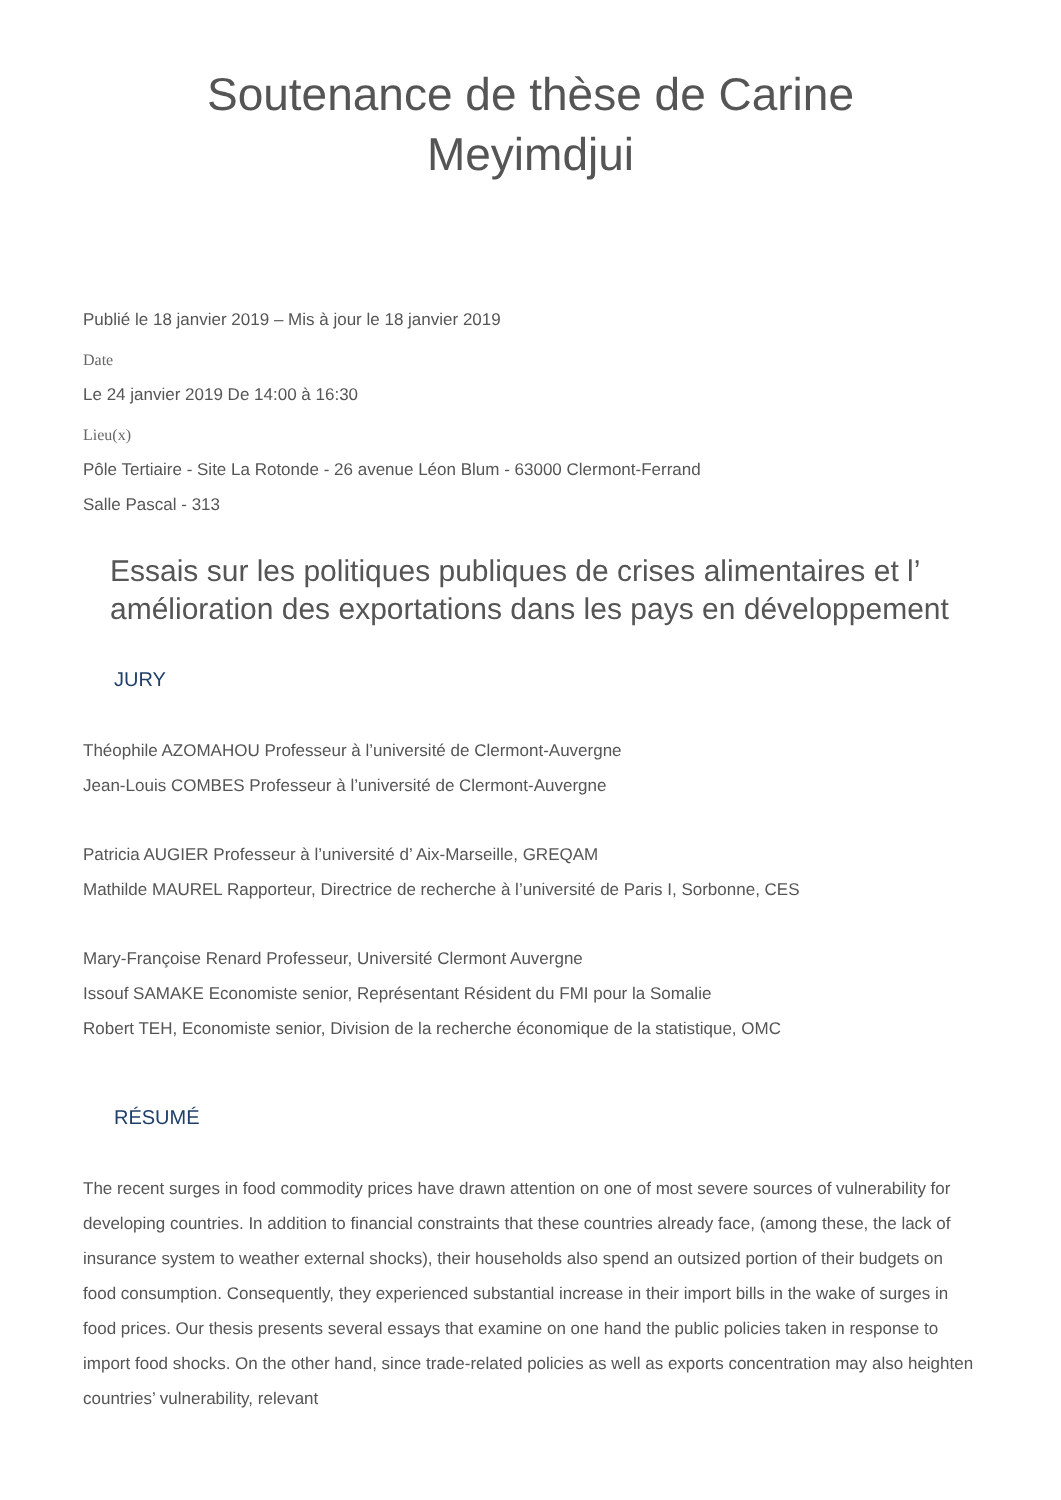Soutenance de thèse de Carine
Meyimdjui
Publié le 18 janvier 2019 – Mis à jour le 18 janvier 2019
Date
Le 24 janvier 2019 De 14:00 à 16:30
Lieu(x)
Pôle Tertiaire - Site La Rotonde - 26 avenue Léon Blum - 63000 Clermont-Ferrand
Salle Pascal - 313
Essais sur les politiques publiques de crises alimentaires et l’ amélioration des exportations dans les pays en développement
JURY
Théophile AZOMAHOU Professeur à l’université de Clermont-Auvergne
Jean-Louis COMBES Professeur à l’université de Clermont-Auvergne
Patricia AUGIER Professeur à l’université d’ Aix-Marseille, GREQAM
Mathilde MAUREL Rapporteur, Directrice de recherche à l’université de Paris I, Sorbonne, CES
Mary-Françoise Renard Professeur, Université Clermont Auvergne
Issouf SAMAKE Economiste senior, Représentant Résident du FMI pour la Somalie
Robert TEH, Economiste senior, Division de la recherche économique de la statistique, OMC
RÉSUMÉ
The recent surges in food commodity prices have drawn attention on one of most severe sources of vulnerability for developing countries. In addition to financial constraints that these countries already face, (among these, the lack of insurance system to weather external shocks), their households also spend an outsized portion of their budgets on food consumption. Consequently, they experienced substantial increase in their import bills in the wake of surges in food prices. Our thesis presents several essays that examine on one hand the public policies taken in response to import food shocks. On the other hand, since trade-related policies as well as exports concentration may also heighten countries’ vulnerability, relevant